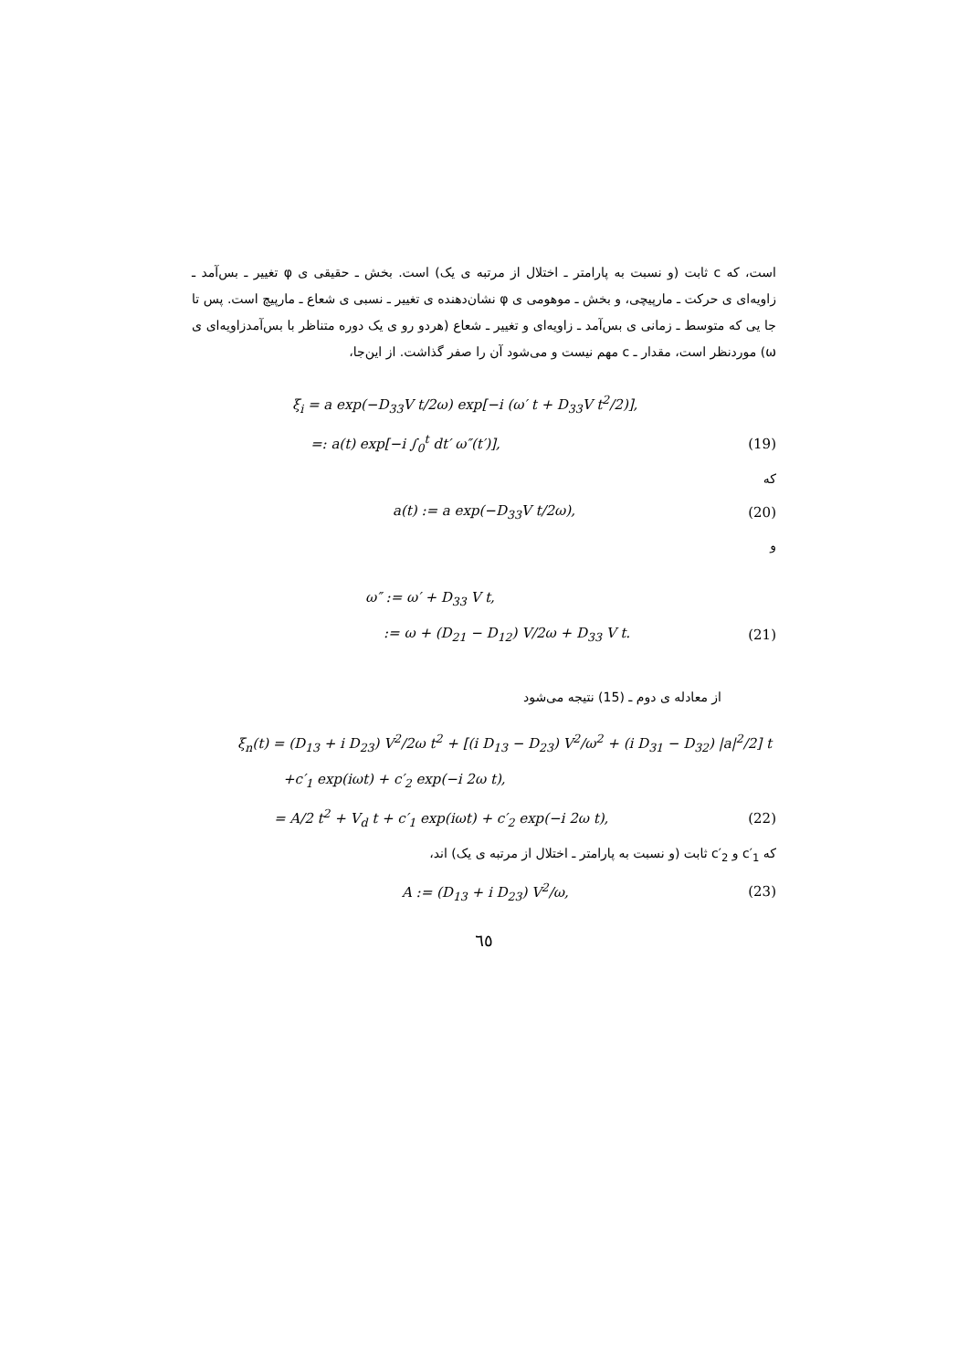است، که c ثابت (و نسبت به پارامتر ـ اختلال از مرتبه ی یک) است. بخش ـ حقیقی ی φ تغییر ـ بس‌آمد ـ زاویه‌ای ی حرکت ـ مارپیچی، و بخش ـ موهومی ی φ نشان‌دهنده ی تغییر ـ نسبی ی شعاع ـ مارپیچ است. پس تا جا یی که متوسط ـ زمانی ی بس‌آمد ـ زاویه‌ای و تغییر ـ شعاع (هردو رو ی یک دوره متناظر با بس‌آمدزاویه‌ای ی ω) موردنظر است، مقدار ـ c مهم نیست و می‌شود آن را صفر گذاشت. از این‌جا،
ξ<sub>i</sub> = a exp(−D<sub>33</sub>V t/2ω) exp[−i (ω′ t + D<sub>33</sub>V t<sup>2</sup>/2)],
=: a(t) exp[−i ∫<sub>0</sub><sup>t</sup> dt′ ω″(t′)], (19)
که
a(t) := a exp(−D<sub>33</sub>V t/2ω), (20)
و
ω″ := ω′ + D<sub>33</sub> V t,
:= ω + (D<sub>21</sub> − D<sub>12</sub>) V/2ω + D<sub>33</sub> V t. (21)
از معادله ی دوم ـ (15) نتیجه می‌شود
ξ<sub>n</sub>(t) = (D<sub>13</sub> + i D<sub>23</sub>) V<sup>2</sup>/2ω t<sup>2</sup> + [(i D<sub>13</sub> − D<sub>23</sub>) V<sup>2</sup>/ω<sup>2</sup> + (i D<sub>31</sub> − D<sub>32</sub>) |a|<sup>2</sup>/2] t
+c′<sub>1</sub> exp(iωt) + c′<sub>2</sub> exp(−i 2ω t),
= A/2 t<sup>2</sup> + V<sub>d</sub> t + c′<sub>1</sub> exp(iωt) + c′<sub>2</sub> exp(−i 2ω t), (22)
که c′<sub>1</sub> و c′<sub>2</sub> ثابت (و نسبت به پارامتر ـ اختلال از مرتبه ی یک) اند،
A := (D<sub>13</sub> + i D<sub>23</sub>) V<sup>2</sup>/ω, (23)
٦٥